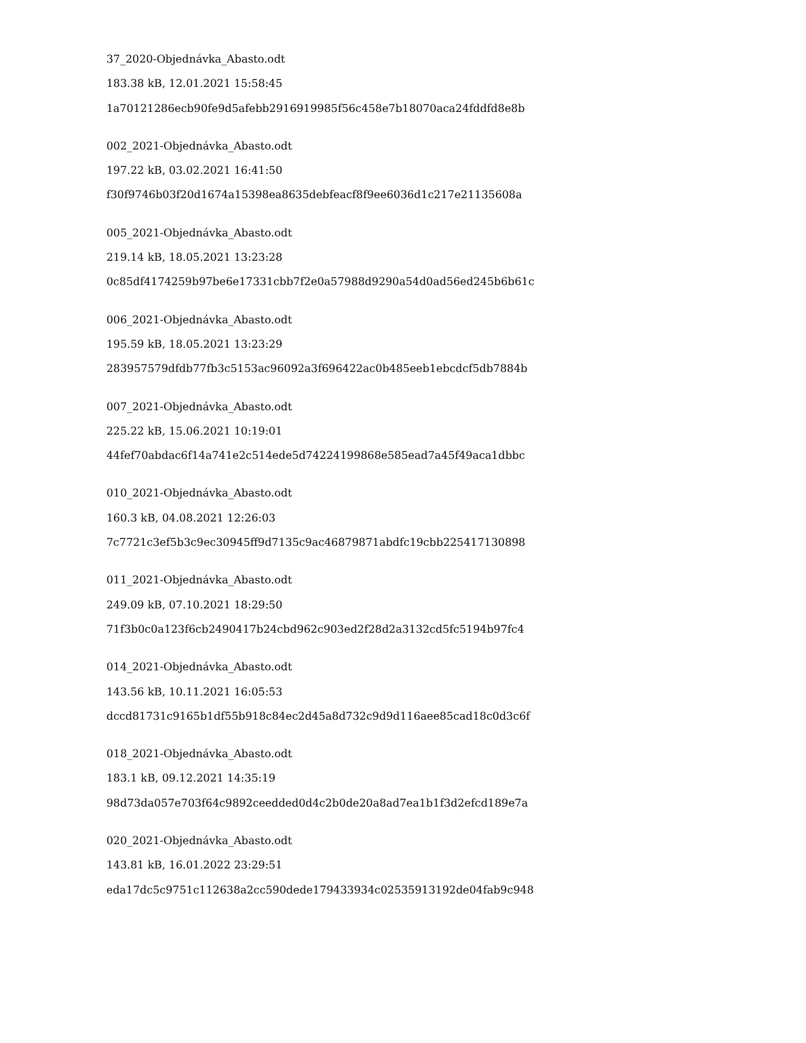37_2020-Objednávka_Abasto.odt
183.38 kB, 12.01.2021 15:58:45
1a70121286ecb90fe9d5afebb2916919985f56c458e7b18070aca24fddfd8e8b
002_2021-Objednávka_Abasto.odt
197.22 kB, 03.02.2021 16:41:50
f30f9746b03f20d1674a15398ea8635debfeacf8f9ee6036d1c217e21135608a
005_2021-Objednávka_Abasto.odt
219.14 kB, 18.05.2021 13:23:28
0c85df4174259b97be6e17331cbb7f2e0a57988d9290a54d0ad56ed245b6b61c
006_2021-Objednávka_Abasto.odt
195.59 kB, 18.05.2021 13:23:29
283957579dfdb77fb3c5153ac96092a3f696422ac0b485eeb1ebcdcf5db7884b
007_2021-Objednávka_Abasto.odt
225.22 kB, 15.06.2021 10:19:01
44fef70abdac6f14a741e2c514ede5d74224199868e585ead7a45f49aca1dbbc
010_2021-Objednávka_Abasto.odt
160.3 kB, 04.08.2021 12:26:03
7c7721c3ef5b3c9ec30945ff9d7135c9ac46879871abdfc19cbb225417130898
011_2021-Objednávka_Abasto.odt
249.09 kB, 07.10.2021 18:29:50
71f3b0c0a123f6cb2490417b24cbd962c903ed2f28d2a3132cd5fc5194b97fc4
014_2021-Objednávka_Abasto.odt
143.56 kB, 10.11.2021 16:05:53
dccd81731c9165b1df55b918c84ec2d45a8d732c9d9d116aee85cad18c0d3c6f
018_2021-Objednávka_Abasto.odt
183.1 kB, 09.12.2021 14:35:19
98d73da057e703f64c9892ceedded0d4c2b0de20a8ad7ea1b1f3d2efcd189e7a
020_2021-Objednávka_Abasto.odt
143.81 kB, 16.01.2022 23:29:51
eda17dc5c9751c112638a2cc590dede179433934c02535913192de04fab9c948